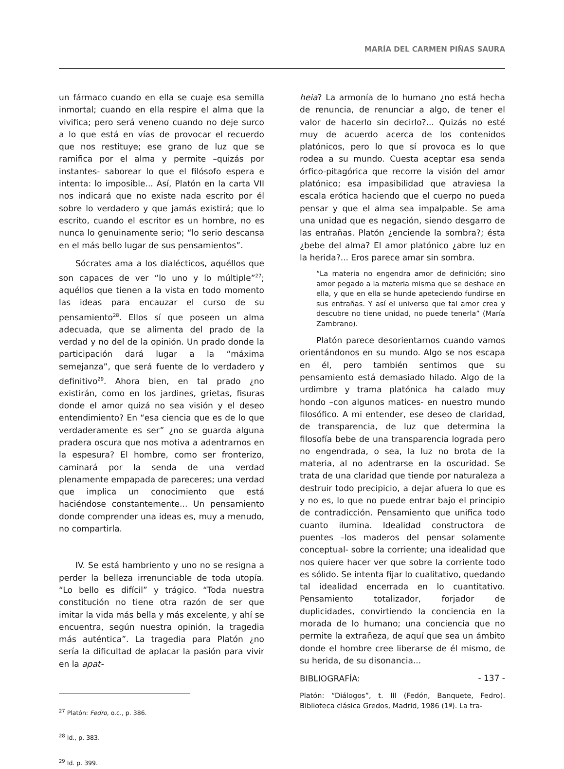MARÍA DEL CARMEN PIÑAS SAURA
un fármaco cuando en ella se cuaje esa semilla inmortal; cuando en ella respire el alma que la vivifica; pero será veneno cuando no deje surco a lo que está en vías de provocar el recuerdo que nos restituye; ese grano de luz que se ramifica por el alma y permite –quizás por instantes- saborear lo que el filósofo espera e intenta: lo imposible... Así, Platón en la carta VII nos indicará que no existe nada escrito por él sobre lo verdadero y que jamás existirá; que lo escrito, cuando el escritor es un hombre, no es nunca lo genuinamente serio; “lo serio descansa en el más bello lugar de sus pensamientos”.
Sócrates ama a los dialécticos, aquéllos que son capaces de ver “lo uno y lo múltiple”<sup>27</sup>; aquéllos que tienen a la vista en todo momento las ideas para encauzar el curso de su pensamiento<sup>28</sup>. Ellos sí que poseen un alma adecuada, que se alimenta del prado de la verdad y no del de la opinión. Un prado donde la participación dará lugar a la “máxima semejanza”, que será fuente de lo verdadero y definitivo<sup>29</sup>. Ahora bien, en tal prado ¿no existirán, como en los jardines, grietas, fisuras donde el amor quizá no sea visión y el deseo entendimiento? En “esa ciencia que es de lo que verdaderamente es ser” ¿no se guarda alguna pradera oscura que nos motiva a adentrarnos en la espesura? El hombre, como ser fronterizo, caminará por la senda de una verdad plenamente empapada de pareceres; una verdad que implica un conocimiento que está haciéndose constantemente... Un pensamiento donde comprender una ideas es, muy a menudo, no compartirla.
IV. Se está hambriento y uno no se resigna a perder la belleza irrenunciable de toda utopía. “Lo bello es difícil” y trágico. “Toda nuestra constitución no tiene otra razón de ser que imitar la vida más bella y más excelente, y ahí se encuentra, según nuestra opinión, la tragedia más auténtica”. La tragedia para Platón ¿no sería la dificultad de aplacar la pasión para vivir en la apat-
<sup>27</sup> Platón: Fedro, o.c., p. 386.
<sup>28</sup> Id., p. 383.
<sup>29</sup> Id. p. 399.
heia? La armonía de lo humano ¿no está hecha de renuncia, de renunciar a algo, de tener el valor de hacerlo sin decirlo?... Quizás no esté muy de acuerdo acerca de los contenidos platónicos, pero lo que sí provoca es lo que rodea a su mundo. Cuesta aceptar esa senda órfico-pitagórica que recorre la visión del amor platónico; esa impasibilidad que atraviesa la escala erótica haciendo que el cuerpo no pueda pensar y que el alma sea impalpable. Se ama una unidad que es negación, siendo desgarro de las entrañas. Platón ¿enciende la sombra?; ésta ¿bebe del alma? El amor platónico ¿abre luz en la herida?... Eros parece amar sin sombra.
“La materia no engendra amor de definición; sino amor pegado a la materia misma que se deshace en ella, y que en ella se hunde apeteciendo fundirse en sus entrañas. Y así el universo que tal amor crea y descubre no tiene unidad, no puede tenerla” (María Zambrano).
Platón parece desorientarnos cuando vamos orientándonos en su mundo. Algo se nos escapa en él, pero también sentimos que su pensamiento está demasiado hilado. Algo de la urdimbre y trama platónica ha calado muy hondo –con algunos matices- en nuestro mundo filosófico. A mi entender, ese deseo de claridad, de transparencia, de luz que determina la filosofía bebe de una transparencia lograda pero no engendrada, o sea, la luz no brota de la materia, al no adentrarse en la oscuridad. Se trata de una claridad que tiende por naturaleza a destruir todo precipicio, a dejar afuera lo que es y no es, lo que no puede entrar bajo el principio de contradicción. Pensamiento que unifica todo cuanto ilumina. Idealidad constructora de puentes –los maderos del pensar solamente conceptual- sobre la corriente; una idealidad que nos quiere hacer ver que sobre la corriente todo es sólido. Se intenta fijar lo cualitativo, quedando tal idealidad encerrada en lo cuantitativo. Pensamiento totalizador, forjador de duplicidades, convirtiendo la conciencia en la morada de lo humano; una conciencia que no permite la extrañeza, de aquí que sea un ámbito donde el hombre cree liberarse de él mismo, de su herida, de su disonancia...
BIBLIOGRAFÍA:
Platón: “Diálogos”, t. III (Fedón, Banquete, Fedro). Biblioteca clásica Gredos, Madrid, 1986 (1ª). La tra-
- 137 -